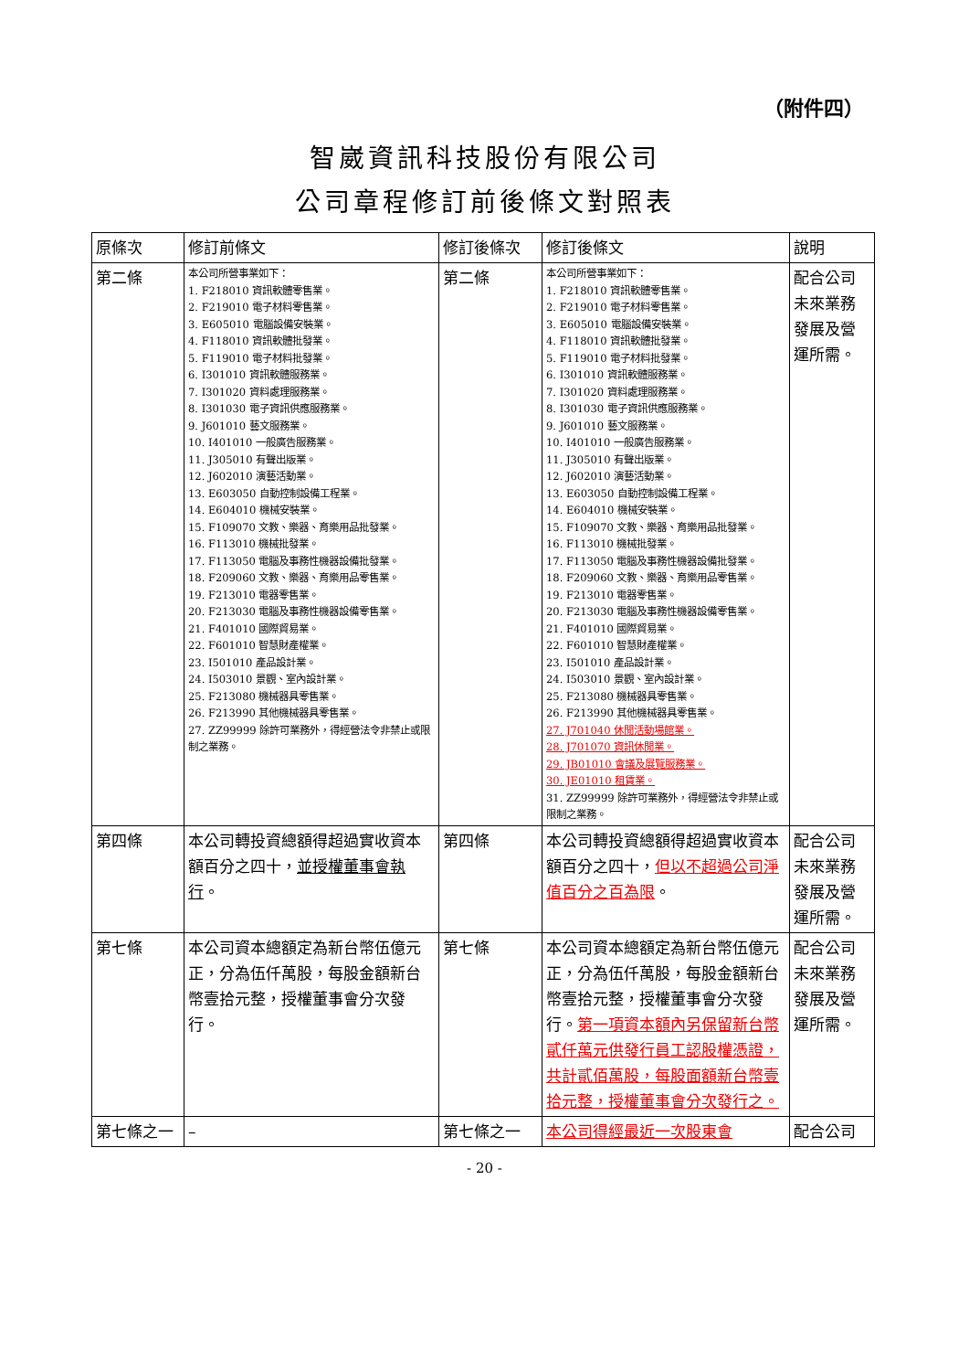（附件四）
智崴資訊科技股份有限公司
公司章程修訂前後條文對照表
| 原條次 | 修訂前條文 | 修訂後條次 | 修訂後條文 | 說明 |
| --- | --- | --- | --- | --- |
| 第二條 | 本公司所營事業如下： 1. F218010 資訊軟體零售業。 2. F219010 電子材料零售業。 3. E605010 電腦設備安裝業。 4. F118010 資訊軟體批發業。 5. F119010 電子材料批發業。 6. I301010 資訊軟體服務業。 7. I301020 資料處理服務業。 8. I301030 電子資訊供應服務業。 9. J601010 藝文服務業。 10. I401010 一般廣告服務業。 11. J305010 有聲出版業。 12. J602010 演藝活動業。 13. E603050 自動控制設備工程業。 14. E604010 機械安裝業。 15. F109070 文教、樂器、育樂用品批發業。 16. F113010 機械批發業。 17. F113050 電腦及事務性機器設備批發業。 18. F209060 文教、樂器、育樂用品零售業。 19. F213010 電器零售業。 20. F213030 電腦及事務性機器設備零售業。 21. F401010 國際貿易業。 22. F601010 智慧財產權業。 23. I501010 產品設計業。 24. I503010 景觀、室內設計業。 25. F213080 機械器具零售業。 26. F213990 其他機械器具零售業。 27. ZZ99999 除許可業務外，得經營法令非禁止或限制之業務。 | 第二條 | 本公司所營事業如下： 1. F218010 資訊軟體零售業。 2. F219010 電子材料零售業。 3. E605010 電腦設備安裝業。 4. F118010 資訊軟體批發業。 5. F119010 電子材料批發業。 6. I301010 資訊軟體服務業。 7. I301020 資料處理服務業。 8. I301030 電子資訊供應服務業。 9. J601010 藝文服務業。 10. I401010 一般廣告服務業。 11. J305010 有聲出版業。 12. J602010 演藝活動業。 13. E603050 自動控制設備工程業。 14. E604010 機械安裝業。 15. F109070 文教、樂器、育樂用品批發業。 16. F113010 機械批發業。 17. F113050 電腦及事務性機器設備批發業。 18. F209060 文教、樂器、育樂用品零售業。 19. F213010 電器零售業。 20. F213030 電腦及事務性機器設備零售業。 21. F401010 國際貿易業。 22. F601010 智慧財產權業。 23. I501010 產品設計業。 24. I503010 景觀、室內設計業。 25. F213080 機械器具零售業。 26. F213990 其他機械器具零售業。 27. J701040 休閒活動場館業。 28. J701070 資訊休閒業。 29. JB01010 會議及展覽服務業。 30. JE01010 租賃業。 31. ZZ99999 除許可業務外，得經營法令非禁止或限制之業務。 | 配合公司未來業務發展及營運所需。 |
| 第四條 | 本公司轉投資總額得超過實收資本額百分之四十， 並授權董事會執行 。 | 第四條 | 本公司轉投資總額得超過實收資本額百分之四十， 但以不超過公司淨值百分之百為限 。 | 配合公司未來業務發展及營運所需。 |
| 第七條 | 本公司資本總額定為新台幣伍億元正，分為伍仟萬股，每股金額新台幣壹拾元整，授權董事會分次發行。 | 第七條 | 本公司資本總額定為新台幣伍億元正，分為伍仟萬股，每股金額新台幣壹拾元整，授權董事會分次發行。 第一項資本額內另保留新台幣貳仟萬元供發行員工認股權憑證，共計貳佰萬股，每股面額新台幣壹拾元整，授權董事會分次發行之。 | 配合公司未來業務發展及營運所需。 |
| 第七條之一 | – | 第七條之一 | 本公司得經最近一次股東會 | 配合公司 |
- 20 -